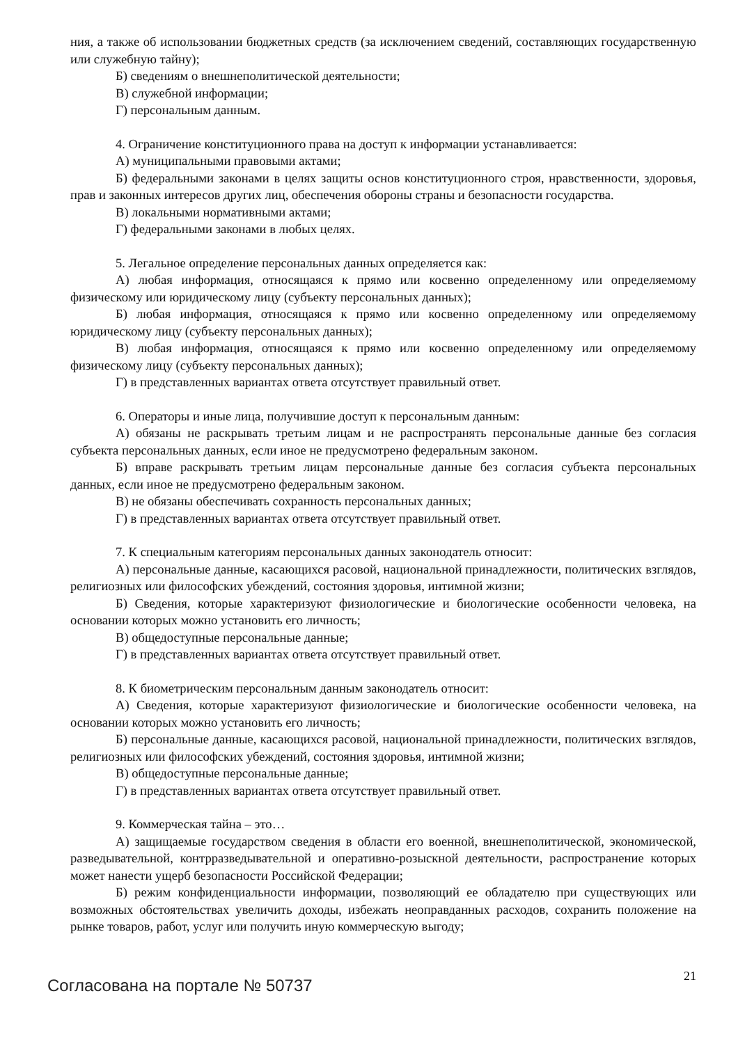ния, а также об использовании бюджетных средств (за исключением сведений, составляющих государственную или служебную тайну);
Б) сведениям о внешнеполитической деятельности;
В) служебной информации;
Г) персональным данным.
4. Ограничение конституционного права на доступ к информации устанавливается:
А) муниципальными правовыми актами;
Б) федеральными законами в целях защиты основ конституционного строя, нравственности, здоровья, прав и законных интересов других лиц, обеспечения обороны страны и безопасности государства.
В) локальными нормативными актами;
Г) федеральными законами в любых целях.
5. Легальное определение персональных данных определяется как:
А) любая информация, относящаяся к прямо или косвенно определенному или определяемому физическому или юридическому лицу (субъекту персональных данных);
Б) любая информация, относящаяся к прямо или косвенно определенному или определяемому юридическому лицу (субъекту персональных данных);
В) любая информация, относящаяся к прямо или косвенно определенному или определяемому физическому лицу (субъекту персональных данных);
Г) в представленных вариантах ответа отсутствует правильный ответ.
6. Операторы и иные лица, получившие доступ к персональным данным:
А) обязаны не раскрывать третьим лицам и не распространять персональные данные без согласия субъекта персональных данных, если иное не предусмотрено федеральным законом.
Б) вправе раскрывать третьим лицам персональные данные без согласия субъекта персональных данных, если иное не предусмотрено федеральным законом.
В) не обязаны обеспечивать сохранность персональных данных;
Г) в представленных вариантах ответа отсутствует правильный ответ.
7. К специальным категориям персональных данных законодатель относит:
А) персональные данные, касающихся расовой, национальной принадлежности, политических взглядов, религиозных или философских убеждений, состояния здоровья, интимной жизни;
Б) Сведения, которые характеризуют физиологические и биологические особенности человека, на основании которых можно установить его личность;
В) общедоступные персональные данные;
Г) в представленных вариантах ответа отсутствует правильный ответ.
8. К биометрическим персональным данным законодатель относит:
А) Сведения, которые характеризуют физиологические и биологические особенности человека, на основании которых можно установить его личность;
Б) персональные данные, касающихся расовой, национальной принадлежности, политических взглядов, религиозных или философских убеждений, состояния здоровья, интимной жизни;
В) общедоступные персональные данные;
Г) в представленных вариантах ответа отсутствует правильный ответ.
9. Коммерческая тайна – это…
А) защищаемые государством сведения в области его военной, внешнеполитической, экономической, разведывательной, контрразведывательной и оперативно-розыскной деятельности, распространение которых может нанести ущерб безопасности Российской Федерации;
Б) режим конфиденциальности информации, позволяющий ее обладателю при существующих или возможных обстоятельствах увеличить доходы, избежать неоправданных расходов, сохранить положение на рынке товаров, работ, услуг или получить иную коммерческую выгоду;
Согласована на портале № 50737
21